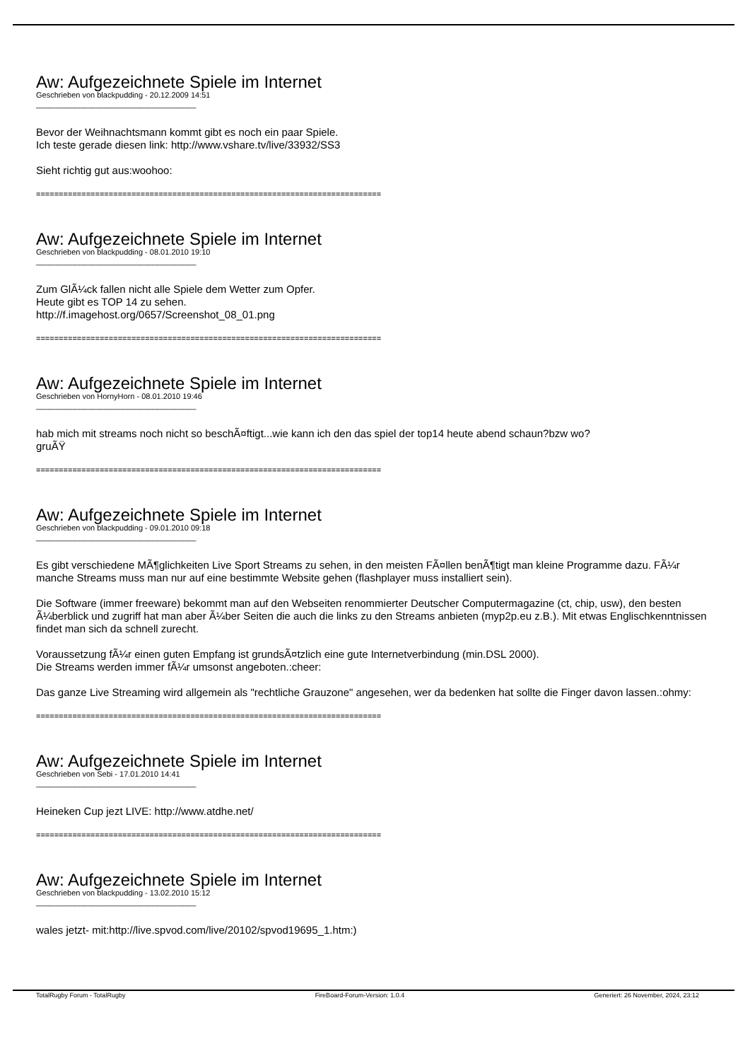Aw: Aufgezeichnete Spiele im Internet
Geschrieben von blackpudding - 20.12.2009 14:51
_____________________________________
Bevor der Weihnachtsmann kommt gibt es noch ein paar Spiele.
Ich teste gerade diesen link: http://www.vshare.tv/live/33932/SS3
Sieht richtig gut aus:woohoo:
============================================================================
Aw: Aufgezeichnete Spiele im Internet
Geschrieben von blackpudding - 08.01.2010 19:10
_____________________________________
Zum GlÃ¼ck fallen nicht alle Spiele dem Wetter zum Opfer.
Heute gibt es TOP 14 zu sehen.
http://f.imagehost.org/0657/Screenshot_08_01.png
============================================================================
Aw: Aufgezeichnete Spiele im Internet
Geschrieben von HornyHorn - 08.01.2010 19:46
_____________________________________
hab mich mit streams noch nicht so beschÃ¤ftigt...wie kann ich den das spiel der top14 heute abend schaun?bzw wo?
gruÃŸ
============================================================================
Aw: Aufgezeichnete Spiele im Internet
Geschrieben von blackpudding - 09.01.2010 09:18
_____________________________________
Es gibt verschiedene MÃ¶glichkeiten Live Sport Streams zu sehen, in den meisten FÃ¤llen benÃ¶tigt man kleine Programme dazu. FÃ¼r manche Streams muss man nur auf eine bestimmte Website gehen (flashplayer muss installiert sein).
Die Software (immer freeware) bekommt man auf den Webseiten renommierter Deutscher Computermagazine (ct, chip, usw), den besten Ã¼berblick und zugriff hat man aber Ã¼ber Seiten die auch die links zu den Streams anbieten (myp2p.eu z.B.). Mit etwas Englischkenntnissen findet man sich da schnell zurecht.
Voraussetzung fÃ¼r einen guten Empfang ist grundsÃ¤tzlich eine gute Internetverbindung (min.DSL 2000).
Die Streams werden immer fÃ¼r umsonst angeboten.:cheer:
Das ganze Live Streaming wird allgemein als "rechtliche Grauzone" angesehen, wer da bedenken hat sollte die Finger davon lassen.:ohmy:
============================================================================
Aw: Aufgezeichnete Spiele im Internet
Geschrieben von Sebi - 17.01.2010 14:41
_____________________________________
Heineken Cup jezt LIVE: http://www.atdhe.net/
============================================================================
Aw: Aufgezeichnete Spiele im Internet
Geschrieben von blackpudding - 13.02.2010 15:12
_____________________________________
wales jetzt- mit:http://live.spvod.com/live/20102/spvod19695_1.htm:)
TotalRugby Forum - TotalRugby FireBoard-Forum-Version: 1.0.4 Generiert: 26 November, 2024, 23:12